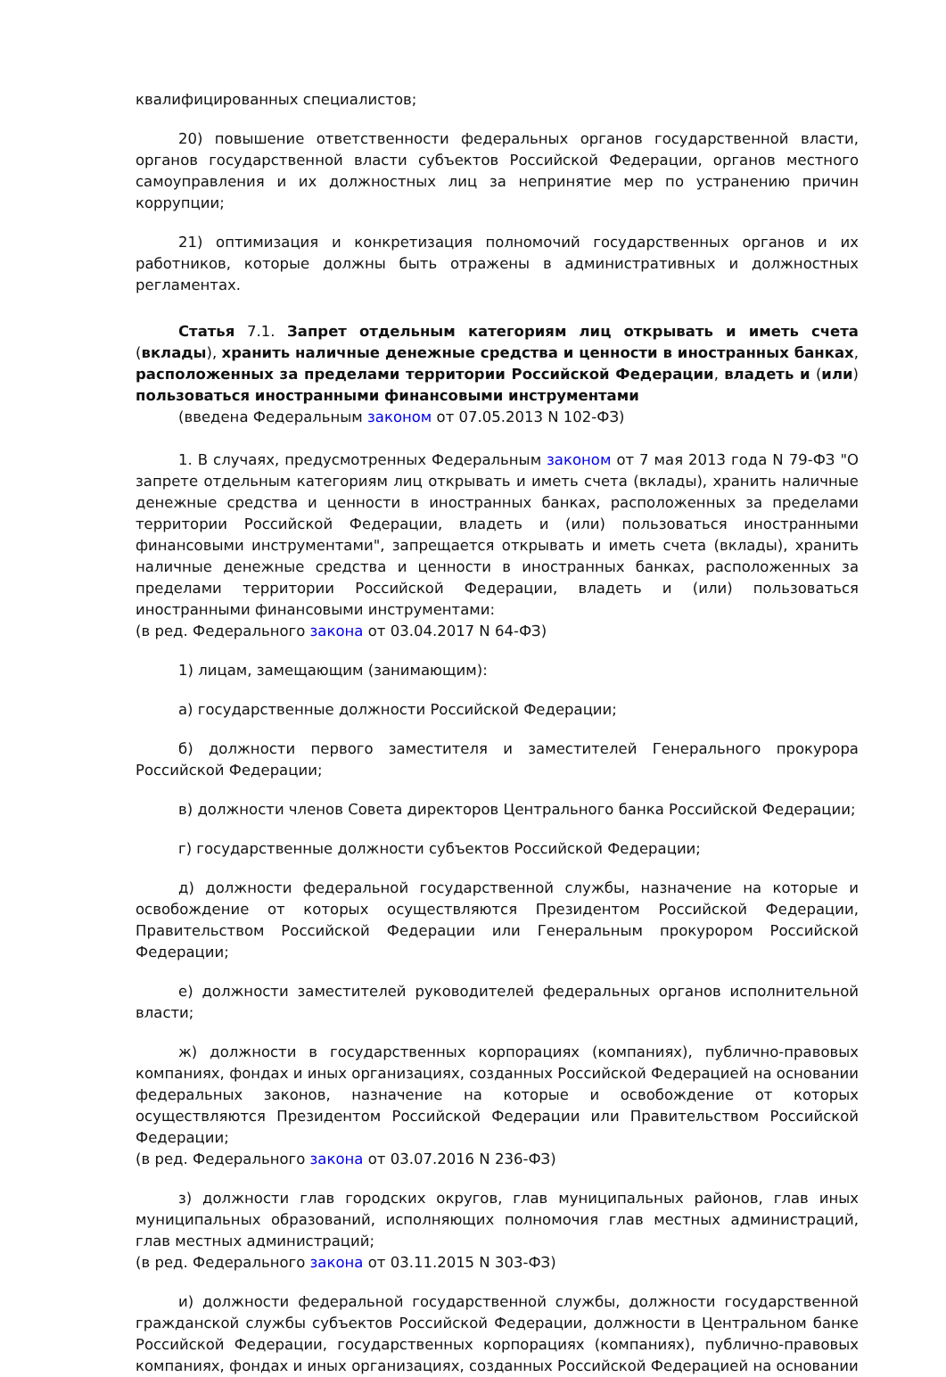квалифицированных специалистов;
20) повышение ответственности федеральных органов государственной власти, органов государственной власти субъектов Российской Федерации, органов местного самоуправления и их должностных лиц за непринятие мер по устранению причин коррупции;
21) оптимизация и конкретизация полномочий государственных органов и их работников, которые должны быть отражены в административных и должностных регламентах.
Статья 7.1. Запрет отдельным категориям лиц открывать и иметь счета (вклады), хранить наличные денежные средства и ценности в иностранных банках, расположенных за пределами территории Российской Федерации, владеть и (или) пользоваться иностранными финансовыми инструментами
(введена Федеральным законом от 07.05.2013 N 102-ФЗ)
1. В случаях, предусмотренных Федеральным законом от 7 мая 2013 года N 79-ФЗ "О запрете отдельным категориям лиц открывать и иметь счета (вклады), хранить наличные денежные средства и ценности в иностранных банках, расположенных за пределами территории Российской Федерации, владеть и (или) пользоваться иностранными финансовыми инструментами", запрещается открывать и иметь счета (вклады), хранить наличные денежные средства и ценности в иностранных банках, расположенных за пределами территории Российской Федерации, владеть и (или) пользоваться иностранными финансовыми инструментами:
(в ред. Федерального закона от 03.04.2017 N 64-ФЗ)
1) лицам, замещающим (занимающим):
а) государственные должности Российской Федерации;
б) должности первого заместителя и заместителей Генерального прокурора Российской Федерации;
в) должности членов Совета директоров Центрального банка Российской Федерации;
г) государственные должности субъектов Российской Федерации;
д) должности федеральной государственной службы, назначение на которые и освобождение от которых осуществляются Президентом Российской Федерации, Правительством Российской Федерации или Генеральным прокурором Российской Федерации;
е) должности заместителей руководителей федеральных органов исполнительной власти;
ж) должности в государственных корпорациях (компаниях), публично-правовых компаниях, фондах и иных организациях, созданных Российской Федерацией на основании федеральных законов, назначение на которые и освобождение от которых осуществляются Президентом Российской Федерации или Правительством Российской Федерации;
(в ред. Федерального закона от 03.07.2016 N 236-ФЗ)
з) должности глав городских округов, глав муниципальных районов, глав иных муниципальных образований, исполняющих полномочия глав местных администраций, глав местных администраций;
(в ред. Федерального закона от 03.11.2015 N 303-ФЗ)
и) должности федеральной государственной службы, должности государственной гражданской службы субъектов Российской Федерации, должности в Центральном банке Российской Федерации, государственных корпорациях (компаниях), публично-правовых компаниях, фондах и иных организациях, созданных Российской Федерацией на основании